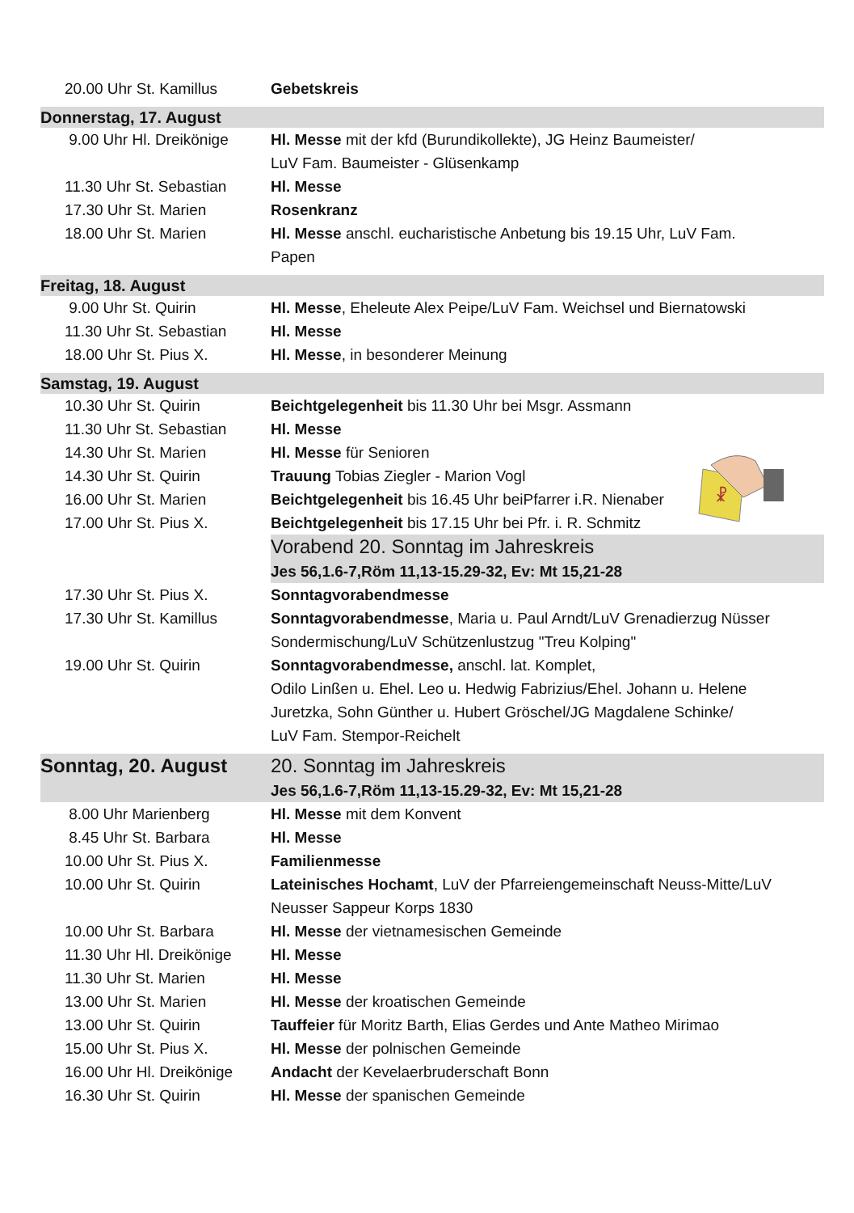☧
| 20.00 Uhr St. Kamillus | Gebetskreis |
| Donnerstag, 17. August | |
| 9.00 Uhr Hl. Dreikönige | Hl. Messe mit der kfd (Burundikollekte), JG Heinz Baumeister/ LuV Fam. Baumeister - Glüsenkamp |
| 11.30 Uhr St. Sebastian | Hl. Messe |
| 17.30 Uhr St. Marien | Rosenkranz |
| 18.00 Uhr St. Marien | Hl. Messe anschl. eucharistische Anbetung bis 19.15 Uhr, LuV Fam. Papen |
| Freitag, 18. August | |
| 9.00 Uhr St. Quirin | Hl. Messe , Eheleute Alex Peipe/LuV Fam. Weichsel und Biernatowski |
| 11.30 Uhr St. Sebastian | Hl. Messe |
| 18.00 Uhr St. Pius X. | Hl. Messe , in besonderer Meinung |
| Samstag, 19. August | |
| 10.30 Uhr St. Quirin | Beichtgelegenheit bis 11.30 Uhr bei Msgr. Assmann |
| 11.30 Uhr St. Sebastian | Hl. Messe |
| 14.30 Uhr St. Marien | Hl. Messe für Senioren |
| 14.30 Uhr St. Quirin | Trauung Tobias Ziegler - Marion Vogl |
| 16.00 Uhr St. Marien | Beichtgelegenheit bis 16.45 Uhr beiPfarrer i.R. Nienaber |
| 17.00 Uhr St. Pius X. | Beichtgelegenheit bis 17.15 Uhr bei Pfr. i. R. Schmitz |
| | Vorabend 20. Sonntag im Jahreskreis Jes 56,1.6-7,Röm 11,13-15.29-32, Ev: Mt 15,21-28 |
| 17.30 Uhr St. Pius X. | Sonntagvorabendmesse |
| 17.30 Uhr St. Kamillus | Sonntagvorabendmesse , Maria u. Paul Arndt/LuV Grenadierzug Nüsser Sondermischung/LuV Schützenlustzug "Treu Kolping" |
| 19.00 Uhr St. Quirin | Sonntagvorabendmesse, anschl. lat. Komplet, Odilo Linßen u. Ehel. Leo u. Hedwig Fabrizius/Ehel. Johann u. Helene Juretzka, Sohn Günther u. Hubert Gröschel/JG Magdalene Schinke/ LuV Fam. Stempor-Reichelt |
| Sonntag, 20. August | 20. Sonntag im Jahreskreis Jes 56,1.6-7,Röm 11,13-15.29-32, Ev: Mt 15,21-28 |
| 8.00 Uhr Marienberg | Hl. Messe mit dem Konvent |
| 8.45 Uhr St. Barbara | Hl. Messe |
| 10.00 Uhr St. Pius X. | Familienmesse |
| 10.00 Uhr St. Quirin | Lateinisches Hochamt , LuV der Pfarreiengemeinschaft Neuss-Mitte/LuV Neusser Sappeur Korps 1830 |
| 10.00 Uhr St. Barbara | Hl. Messe der vietnamesischen Gemeinde |
| 11.30 Uhr Hl. Dreikönige | Hl. Messe |
| 11.30 Uhr St. Marien | Hl. Messe |
| 13.00 Uhr St. Marien | Hl. Messe der kroatischen Gemeinde |
| 13.00 Uhr St. Quirin | Tauffeier für Moritz Barth, Elias Gerdes und Ante Matheo Mirimao |
| 15.00 Uhr St. Pius X. | Hl. Messe der polnischen Gemeinde |
| 16.00 Uhr Hl. Dreikönige | Andacht der Kevelaerbruderschaft Bonn |
| 16.30 Uhr St. Quirin | Hl. Messe der spanischen Gemeinde |